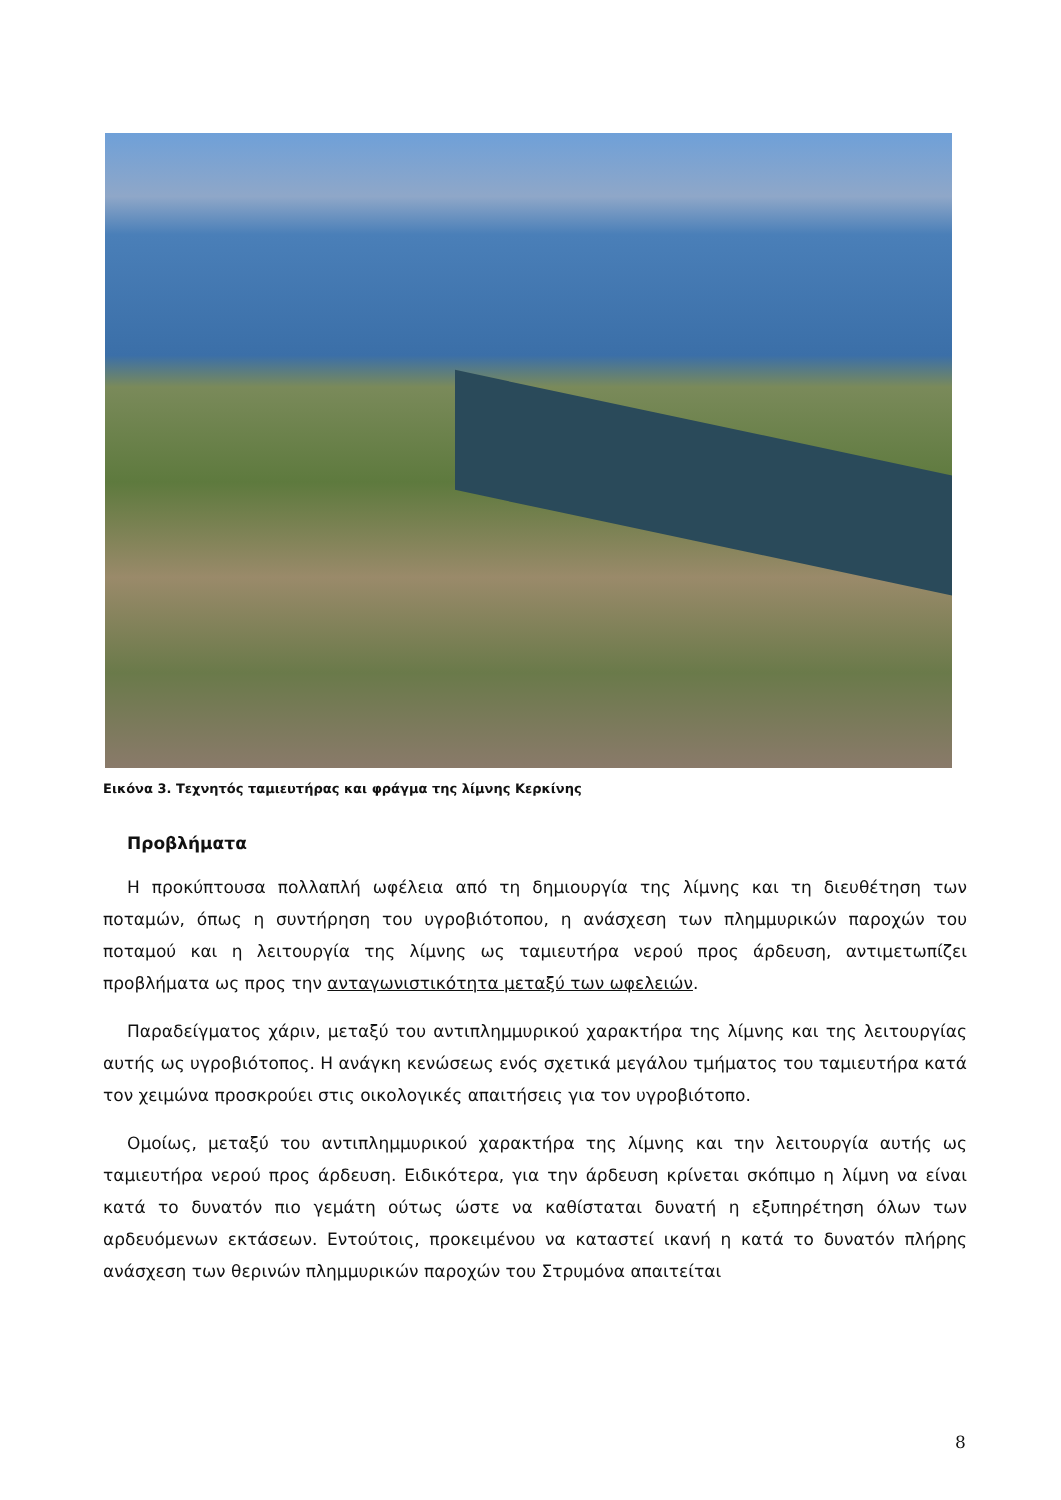Εικόνα 3. Τεχνητός ταμιευτήρας και φράγμα της λίμνης Κερκίνης
Προβλήματα
Η προκύπτουσα πολλαπλή ωφέλεια από τη δημιουργία της λίμνης και τη διευθέτηση των ποταμών, όπως η συντήρηση του υγροβιότοπου, η ανάσχεση των πλημμυρικών παροχών του ποταμού και η λειτουργία της λίμνης ως ταμιευτήρα νερού προς άρδευση, αντιμετωπίζει προβλήματα ως προς την ανταγωνιστικότητα μεταξύ των ωφελειών.
Παραδείγματος χάριν, μεταξύ του αντιπλημμυρικού χαρακτήρα της λίμνης και της λειτουργίας αυτής ως υγροβιότοπος. Η ανάγκη κενώσεως ενός σχετικά μεγάλου τμήματος του ταμιευτήρα κατά τον χειμώνα προσκρούει στις οικολογικές απαιτήσεις για τον υγροβιότοπο.
Ομοίως, μεταξύ του αντιπλημμυρικού χαρακτήρα της λίμνης και την λειτουργία αυτής ως ταμιευτήρα νερού προς άρδευση. Ειδικότερα, για την άρδευση κρίνεται σκόπιμο η λίμνη να είναι κατά το δυνατόν πιο γεμάτη ούτως ώστε να καθίσταται δυνατή η εξυπηρέτηση όλων των αρδευόμενων εκτάσεων. Εντούτοις, προκειμένου να καταστεί ικανή η κατά το δυνατόν πλήρης ανάσχεση των θερινών πλημμυρικών παροχών του Στρυμόνα απαιτείται
8